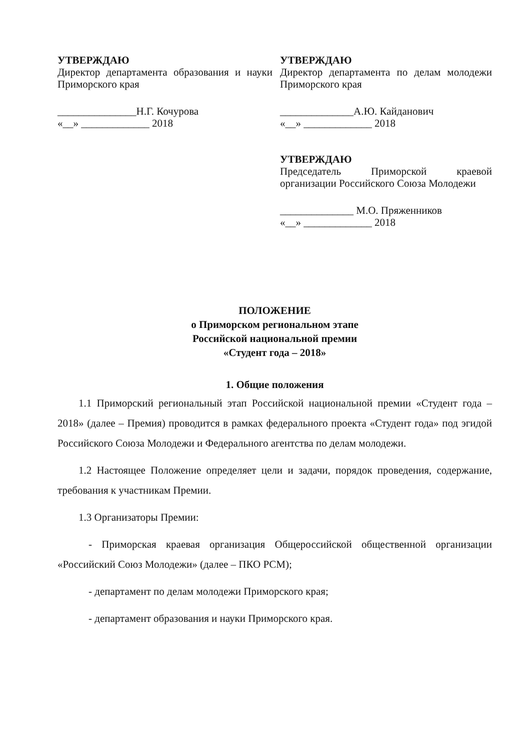УТВЕРЖДАЮ
Директор департамента образования и науки Приморского края
_______________Н.Г. Кочурова
«__» _____________ 2018
УТВЕРЖДАЮ
Директор департамента по делам молодежи Приморского края
______________А.Ю. Кайданович
«__» _____________ 2018
УТВЕРЖДАЮ
Председатель Приморской краевой организации Российского Союза Молодежи
______________ М.О. Пряженников
«__» _____________ 2018
ПОЛОЖЕНИЕ
о Приморском региональном этапе
Российской национальной премии
«Студент года – 2018»
1. Общие положения
1.1 Приморский региональный этап Российской национальной премии «Студент года – 2018» (далее – Премия) проводится в рамках федерального проекта «Студент года» под эгидой Российского Союза Молодежи и Федерального агентства по делам молодежи.
1.2 Настоящее Положение определяет цели и задачи, порядок проведения, содержание, требования к участникам Премии.
1.3 Организаторы Премии:
- Приморская краевая организация Общероссийской общественной организации «Российский Союз Молодежи» (далее – ПКО РСМ);
- департамент по делам молодежи Приморского края;
- департамент образования и науки Приморского края.